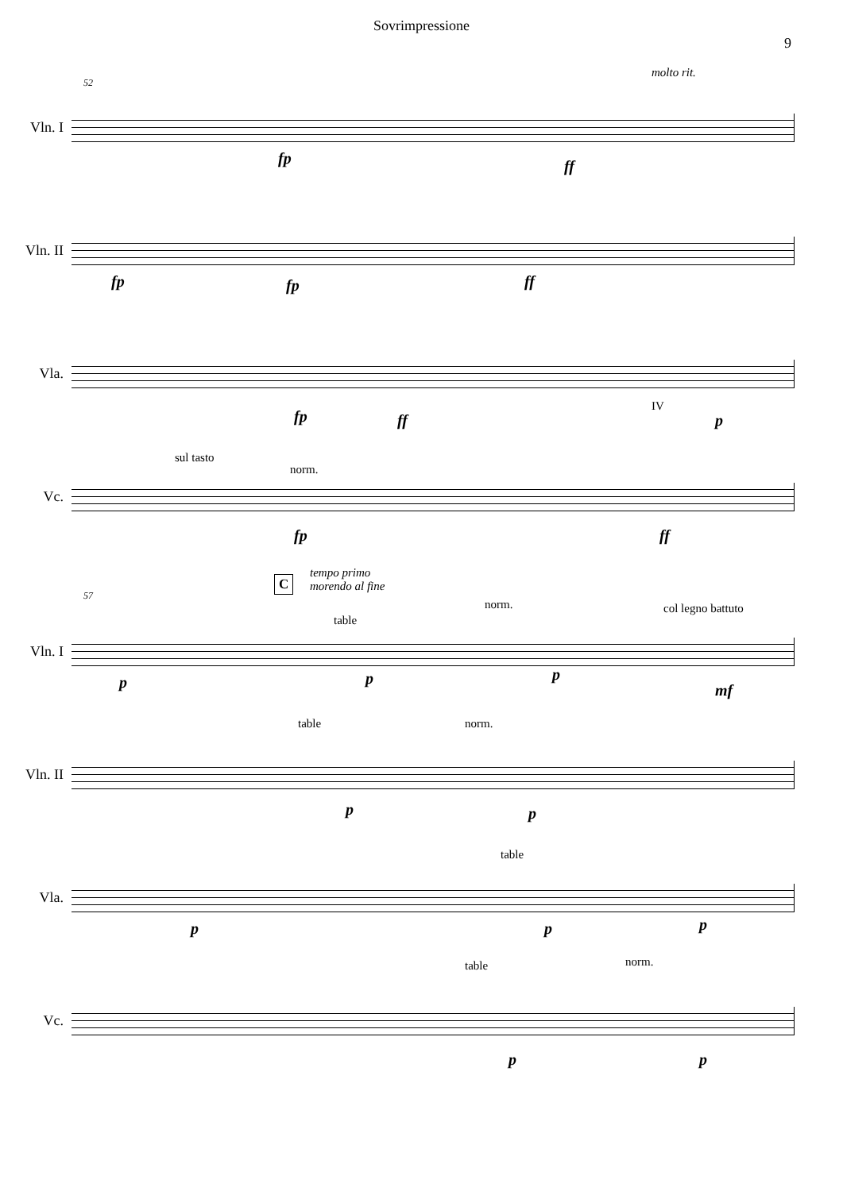Sovrimpressione
9
molto rit.
52
Vln. I
fp ff
Vln. II
fp fp ff
Vla.
fp ff
IV
p
Vc.
sul tasto
norm.
fp ff
C
tempo primo
morendo al fine
57
Vln. I
p
table
p
norm.
p
col legno battuto
mf
Vln. II
table
p
norm.
p
Vla.
p
table
p p
Vc.
table norm.
p p